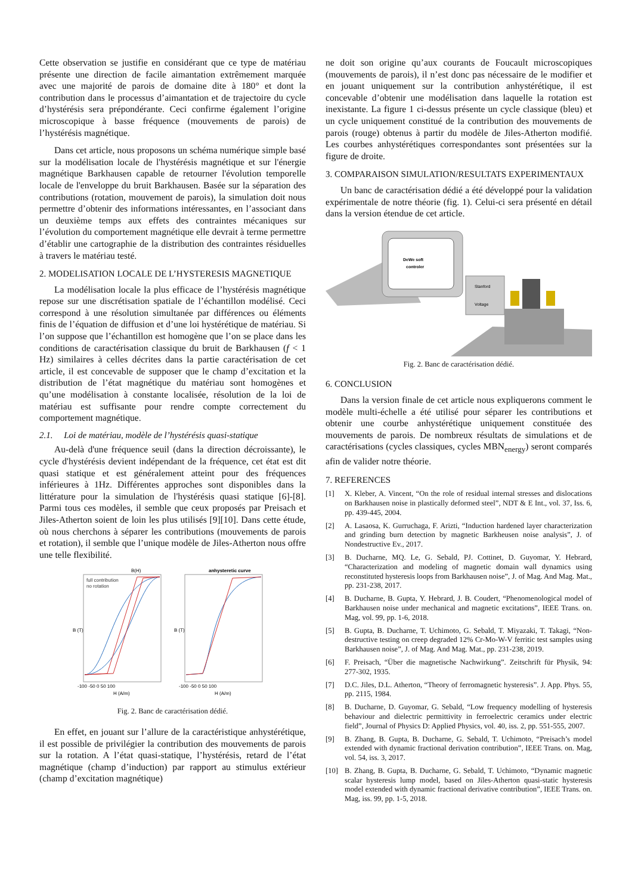Cette observation se justifie en considérant que ce type de matériau présente une direction de facile aimantation extrêmement marquée avec une majorité de parois de domaine dite à 180° et dont la contribution dans le processus d’aimantation et de trajectoire du cycle d’hystérésis sera prépondérante. Ceci confirme également l’origine microscopique à basse fréquence (mouvements de parois) de l’hystérésis magnétique.
Dans cet article, nous proposons un schéma numérique simple basé sur la modélisation locale de l'hystérésis magnétique et sur l'énergie magnétique Barkhausen capable de retourner l'évolution temporelle locale de l'enveloppe du bruit Barkhausen. Basée sur la séparation des contributions (rotation, mouvement de parois), la simulation doit nous permettre d’obtenir des informations intéressantes, en l’associant dans un deuxième temps aux effets des contraintes mécaniques sur l’évolution du comportement magnétique elle devrait à terme permettre d’établir une cartographie de la distribution des contraintes résiduelles à travers le matériau testé.
2. MODELISATION LOCALE DE L’HYSTERESIS MAGNETIQUE
La modélisation locale la plus efficace de l’hystérésis magnétique repose sur une discrétisation spatiale de l’échantillon modélisé. Ceci correspond à une résolution simultanée par différences ou éléments finis de l’équation de diffusion et d’une loi hystérétique de matériau. Si l’on suppose que l’échantillon est homogène que l’on se place dans les conditions de caractérisation classique du bruit de Barkhausen (f < 1 Hz) similaires à celles décrites dans la partie caractérisation de cet article, il est concevable de supposer que le champ d’excitation et la distribution de l’état magnétique du matériau sont homogènes et qu’une modélisation à constante localisée, résolution de la loi de matériau est suffisante pour rendre compte correctement du comportement magnétique.
2.1. Loi de matériau, modèle de l’hystérésis quasi-statique
Au-delà d'une fréquence seuil (dans la direction décroissante), le cycle d'hystérésis devient indépendant de la fréquence, cet état est dit quasi statique et est généralement atteint pour des fréquences inférieures à 1Hz. Différentes approches sont disponibles dans la littérature pour la simulation de l'hystérésis quasi statique [6]-[8]. Parmi tous ces modèles, il semble que ceux proposés par Preisach et Jiles-Atherton soient de loin les plus utilisés [9][10]. Dans cette étude, où nous cherchons à séparer les contributions (mouvements de parois et rotation), il semble que l’unique modèle de Jiles-Atherton nous offre une telle flexibilité.
B(H)
anhysteretic curve
full contribution
no rotation
B (T)
B (T)
-100 -50 0 50 100
-100 -50 0 50 100
H (A/m)
H (A/m)
Fig. 2. Banc de caractérisation dédié.
En effet, en jouant sur l’allure de la caractéristique anhystérétique, il est possible de privilégier la contribution des mouvements de parois sur la rotation. A l’état quasi-statique, l’hystérésis, retard de l’état magnétique (champ d’induction) par rapport au stimulus extérieur (champ d’excitation magnétique)
ne doit son origine qu’aux courants de Foucault microscopiques (mouvements de parois), il n’est donc pas nécessaire de le modifier et en jouant uniquement sur la contribution anhystérétique, il est concevable d’obtenir une modélisation dans laquelle la rotation est inexistante. La figure 1 ci-dessus présente un cycle classique (bleu) et un cycle uniquement constitué de la contribution des mouvements de parois (rouge) obtenus à partir du modèle de Jiles-Atherton modifié. Les courbes anhystérétiques correspondantes sont présentées sur la figure de droite.
3. COMPARAISON SIMULATION/RESULTATS EXPERIMENTAUX
Un banc de caractérisation dédié a été développé pour la validation expérimentale de notre théorie (fig. 1). Celui-ci sera présenté en détail dans la version étendue de cet article.
DeWe soft
controler
Stanford
Voltage
Fig. 2. Banc de caractérisation dédié.
6. CONCLUSION
Dans la version finale de cet article nous expliquerons comment le modèle multi-échelle a été utilisé pour séparer les contributions et obtenir une courbe anhystérétique uniquement constituée des mouvements de parois. De nombreux résultats de simulations et de caractérisations (cycles classiques, cycles MBN<sub>energy</sub>) seront comparés afin de valider notre théorie.
7. REFERENCES
[1] X. Kleber, A. Vincent, “On the role of residual internal stresses and dislocations on Barkhausen noise in plastically deformed steel”, NDT & E Int., vol. 37, Iss. 6, pp. 439-445, 2004.
[2] A. Lasaosa, K. Gurruchaga, F. Arizti, “Induction hardened layer characterization and grinding burn detection by magnetic Barkheusen noise analysis”, J. of Nondestructive Ev., 2017.
[3] B. Ducharne, MQ. Le, G. Sebald, PJ. Cottinet, D. Guyomar, Y. Hebrard, “Characterization and modeling of magnetic domain wall dynamics using reconstituted hysteresis loops from Barkhausen noise”, J. of Mag. And Mag. Mat., pp. 231-238, 2017.
[4] B. Ducharne, B. Gupta, Y. Hebrard, J. B. Coudert, “Phenomenological model of Barkhausen noise under mechanical and magnetic excitations”, IEEE Trans. on. Mag, vol. 99, pp. 1-6, 2018.
[5] B. Gupta, B. Ducharne, T. Uchimoto, G. Sebald, T. Miyazaki, T. Takagi, “Non-destructive testing on creep degraded 12% Cr-Mo-W-V ferritic test samples using Barkhausen noise”, J. of Mag. And Mag. Mat., pp. 231-238, 2019.
[6] F. Preisach, “Über die magnetische Nachwirkung”. Zeitschrift für Physik, 94: 277-302, 1935.
[7] D.C. Jiles, D.L. Atherton, “Theory of ferromagnetic hysteresis”. J. App. Phys. 55, pp. 2115, 1984.
[8] B. Ducharne, D. Guyomar, G. Sebald, “Low frequency modelling of hysteresis behaviour and dielectric permittivity in ferroelectric ceramics under electric field”, Journal of Physics D: Applied Physics, vol. 40, iss. 2, pp. 551-555, 2007.
[9] B. Zhang, B. Gupta, B. Ducharne, G. Sebald, T. Uchimoto, “Preisach’s model extended with dynamic fractional derivation contribution”, IEEE Trans. on. Mag, vol. 54, iss. 3, 2017.
[10] B. Zhang, B. Gupta, B. Ducharne, G. Sebald, T. Uchimoto, “Dynamic magnetic scalar hysteresis lump model, based on Jiles-Atherton quasi-static hysteresis model extended with dynamic fractional derivative contribution”, IEEE Trans. on. Mag, iss. 99, pp. 1-5, 2018.